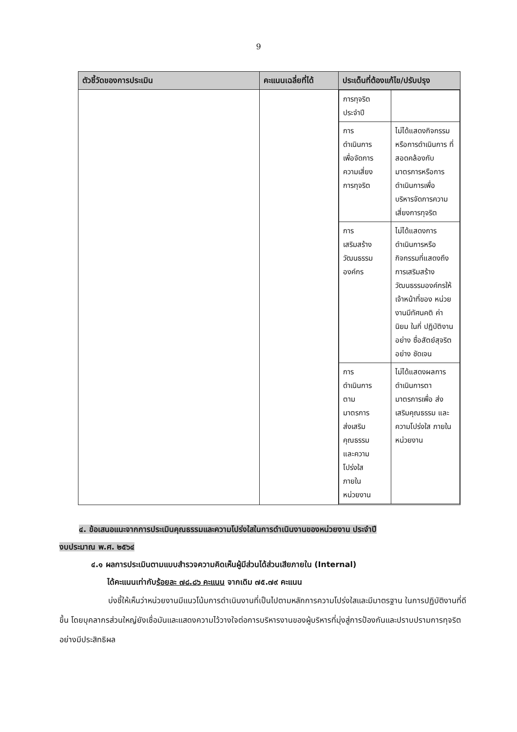9
| ตัวชี้วัดของการประเมิน | คะแนนเฉลี่ยที่ได้ | ประเด็นที่ต้องแก้ไข/ปรับปรุง |
| --- | --- | --- |
| | | / การทุจริต ประจำปี / / / การ ดำเนินการ เพื่อจัดการ ความเสี่ยง การทุจริต / ไม่ได้แสดงกิจกรรม หรือการดำเนินการ ที่สอดคล้องกับ มาตรการหรือการ ดำเนินการเพื่อ บริหารจัดการความ เสี่ยงการทุจริต / / การ เสริมสร้าง วัฒนธรรม องค์กร / ไม่ได้แสดงการ ดำเนินการหรือ กิจกรรมที่แสดงถึง การเสริมสร้าง วัฒนธรรมองค์กรให้ เจ้าหน้าที่ของ หน่วยงานมีทัศนคติ ค่านิยม ในกี่ ปฏิบัติงานอย่าง ซื่อสัตย์สุจริตอย่าง ชัดเจน / / การ ดำเนินการ ตาม มาตรการ ส่งเสริม คุณธรรม และความ โปร่งใส ภายใน หน่วยงาน / ไม่ได้แสดงผลการ ดำเนินการตา มาตรการเพื่อ ส่งเสริมคุณธรรม และความโปร่งใส ภายในหน่วยงาน / |
๔. ข้อเสนอแนะจากการประเมินคุณธรรมและความโปร่งใสในการดำเนินงานของหน่วยงาน ประจำปี
งบประมาณ พ.ศ. ๒๕๖๔
๔.๑ ผลการประเมินตามแบบสำรวจความคิดเห็นผู้มีส่วนได้ส่วนเสียภายใน (Internal)
ได้คะแนนเท่ากับร้อยละ ๗๘.๘๖ คะแนน จากเดิม ๗๕.๗๙ คะแนน
บ่งชี้ให้เห็นว่าหน่วยงานมีแนวโน้มการดำเนินงานที่เป็นไปตามหลักการความโปร่งใสและมีมาตรฐาน ในการปฏิบัติงานที่ดีขึ้น โดยบุคลากรส่วนใหญ่ยังเชื่อมันและแสดงความไว้วางใจต่อการบริหารงานของผู้บริหารที่มุ่งสู่การป้องกันและปราบปรามการทุจริตอย่างมีประสิทธิผล